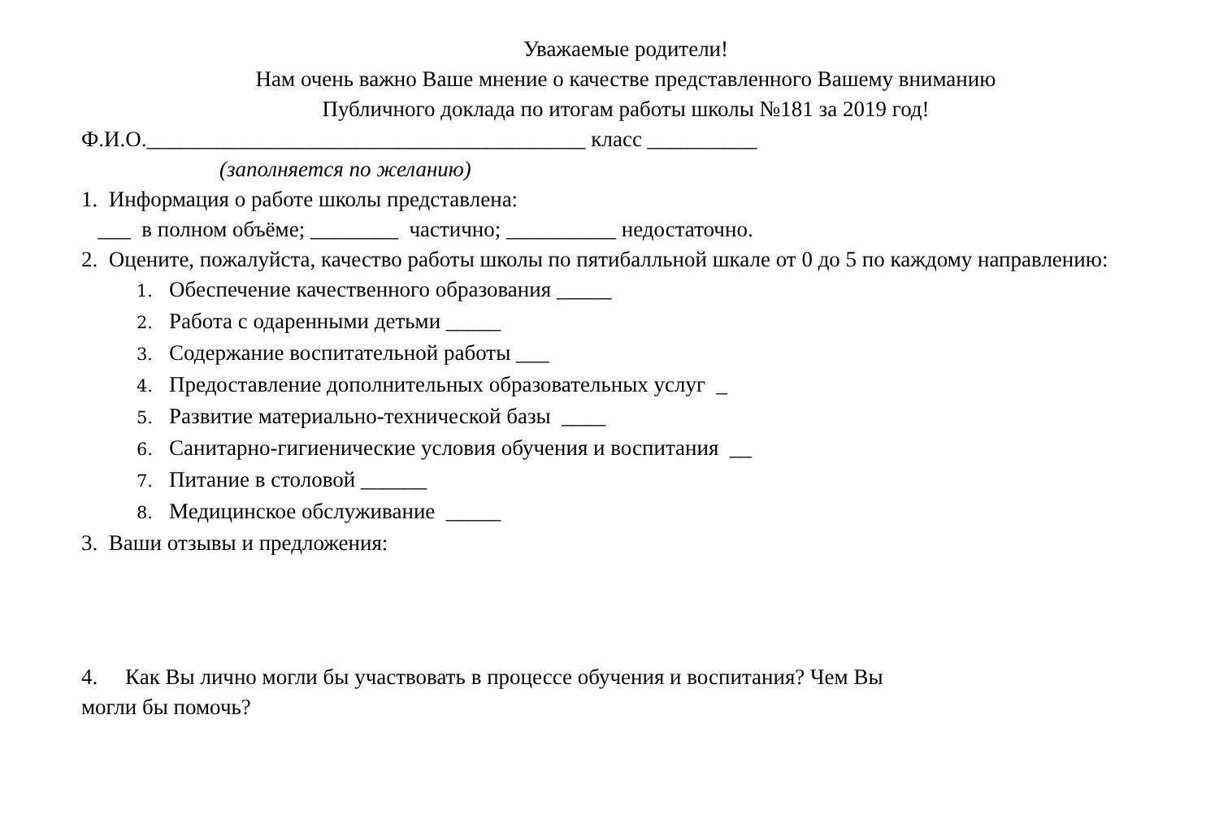Уважаемые родители!
Нам очень важно Ваше мнение о качестве представленного Вашему вниманию
Публичного доклада по итогам работы школы №181 за 2019 год!
Ф.И.О.________________________________________ класс __________
(заполняется по желанию)
1. Информация о работе школы представлена:
___ в полном объёме; ________ частично; __________ недостаточно.
2. Оцените, пожалуйста, качество работы школы по пятибалльной шкале от 0 до 5 по каждому направлению:
1. Обеспечение качественного образования _____
2. Работа с одаренными детьми _____
3. Содержание воспитательной работы ___
4. Предоставление дополнительных образовательных услуг _
5. Развитие материально-технической базы ____
6. Санитарно-гигиенические условия обучения и воспитания __
7. Питание в столовой ______
8. Медицинское обслуживание _____
3. Ваши отзывы и предложения:
4. Как Вы лично могли бы участвовать в процессе обучения и воспитания? Чем Вы
могли бы помочь?